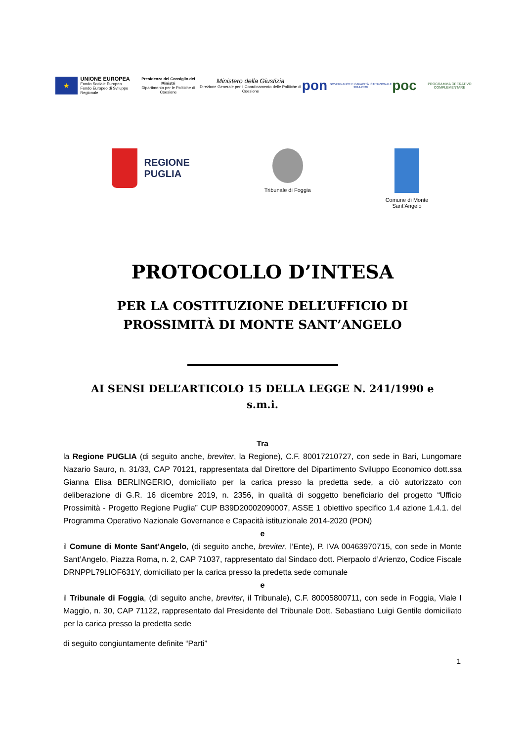★
UNIONE EUROPEA
Fondo Sociale Europeo
Fondo Europeo di Sviluppo Regionale
Presidenza del Consiglio dei Ministri
Dipartimento per le Politiche di Coesione
Ministero della Giustizia
Direzione Generale per il Coordinamento delle Politiche di Coesione
pon GOVERNANCE E CAPACITÀ ISTITUZIONALE 2014-2020
poc PROGRAMMA OPERATIVO COMPLEMENTARE
REGIONE
PUGLIA
Tribunale di Foggia Comune di Monte
Sant’Angelo
PROTOCOLLO D’INTESA
PER LA COSTITUZIONE DELL’UFFICIO DI
PROSSIMITÀ DI MONTE SANT’ANGELO
AI SENSI DELL’ARTICOLO 15 DELLA LEGGE N. 241/1990 e
s.m.i.
Tra
la Regione PUGLIA (di seguito anche, breviter, la Regione), C.F. 80017210727, con sede in Bari, Lungomare Nazario Sauro, n. 31/33, CAP 70121, rappresentata dal Direttore del Dipartimento Sviluppo Economico dott.ssa Gianna Elisa BERLINGERIO, domiciliato per la carica presso la predetta sede, a ciò autorizzato con deliberazione di G.R. 16 dicembre 2019, n. 2356, in qualità di soggetto beneficiario del progetto “Ufficio Prossimità - Progetto Regione Puglia” CUP B39D20002090007, ASSE 1 obiettivo specifico 1.4 azione 1.4.1. del Programma Operativo Nazionale Governance e Capacità istituzionale 2014-2020 (PON)
e
il Comune di Monte Sant’Angelo, (di seguito anche, breviter, l’Ente), P. IVA 00463970715, con sede in Monte Sant’Angelo, Piazza Roma, n. 2, CAP 71037, rappresentato dal Sindaco dott. Pierpaolo d’Arienzo, Codice Fiscale DRNPPL79LIOF631Y, domiciliato per la carica presso la predetta sede comunale
e
il Tribunale di Foggia, (di seguito anche, breviter, il Tribunale), C.F. 80005800711, con sede in Foggia, Viale I Maggio, n. 30, CAP 71122, rappresentato dal Presidente del Tribunale Dott. Sebastiano Luigi Gentile domiciliato per la carica presso la predetta sede
di seguito congiuntamente definite “Parti”
1